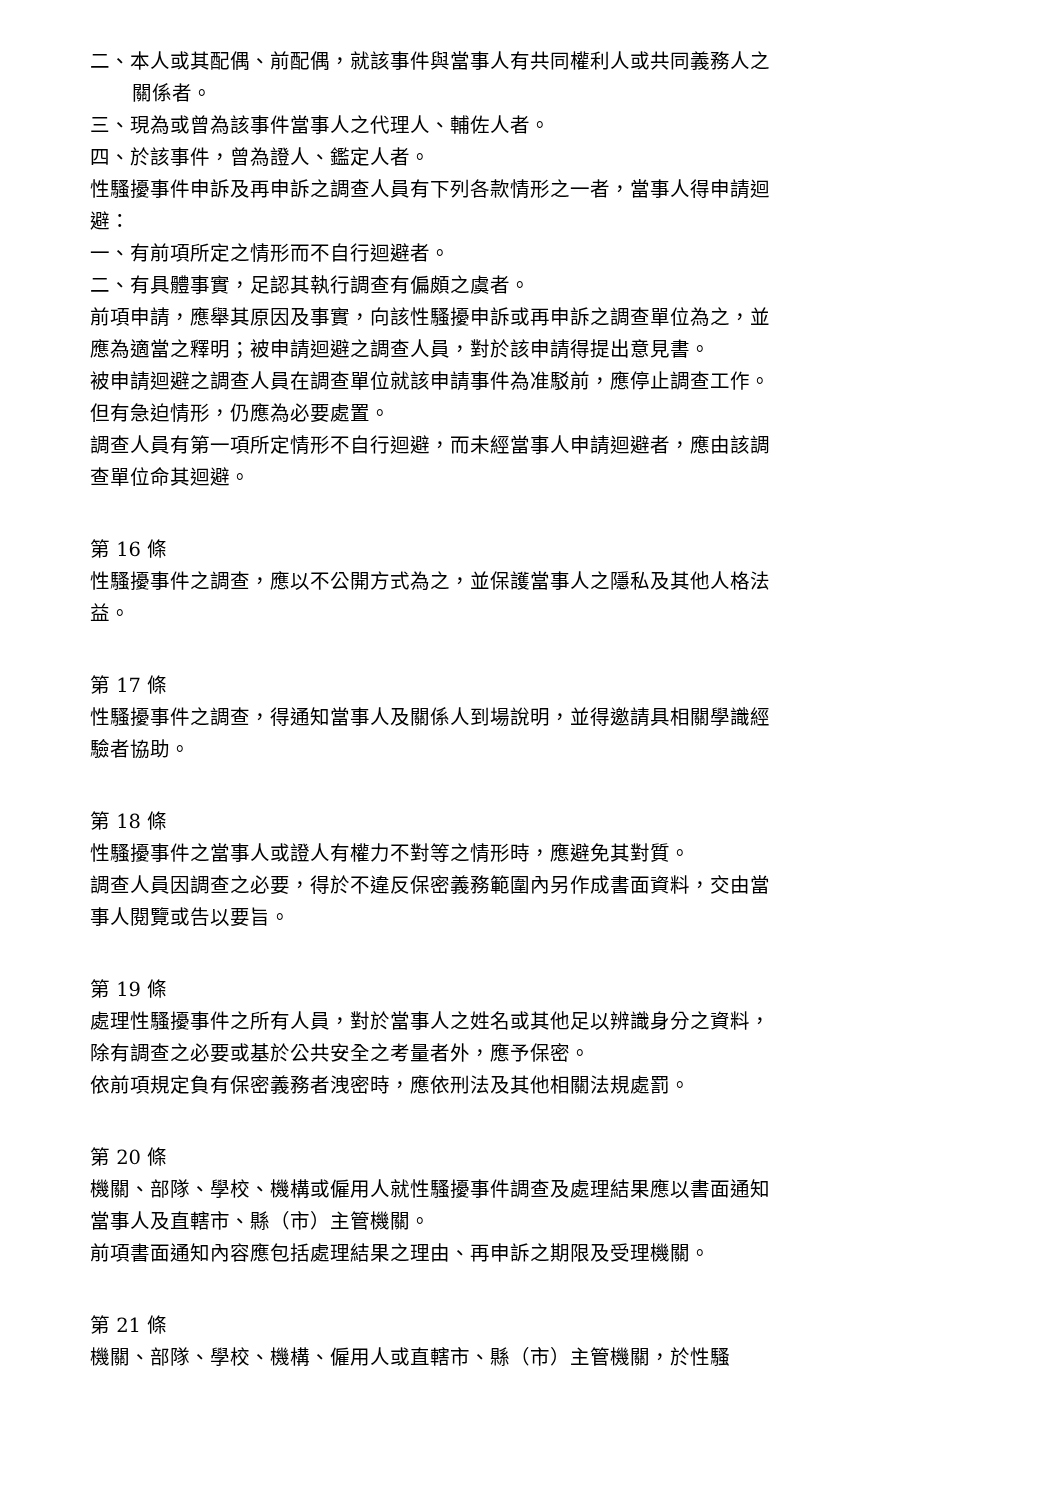二、本人或其配偶、前配偶，就該事件與當事人有共同權利人或共同義務人之關係者。
三、現為或曾為該事件當事人之代理人、輔佐人者。
四、於該事件，曾為證人、鑑定人者。
性騷擾事件申訴及再申訴之調查人員有下列各款情形之一者，當事人得申請迴避：
一、有前項所定之情形而不自行迴避者。
二、有具體事實，足認其執行調查有偏頗之虞者。
前項申請，應舉其原因及事實，向該性騷擾申訴或再申訴之調查單位為之，並應為適當之釋明；被申請迴避之調查人員，對於該申請得提出意見書。
被申請迴避之調查人員在調查單位就該申請事件為准駁前，應停止調查工作。但有急迫情形，仍應為必要處置。
調查人員有第一項所定情形不自行迴避，而未經當事人申請迴避者，應由該調查單位命其迴避。
第 16 條
性騷擾事件之調查，應以不公開方式為之，並保護當事人之隱私及其他人格法益。
第 17 條
性騷擾事件之調查，得通知當事人及關係人到場說明，並得邀請具相關學識經驗者協助。
第 18 條
性騷擾事件之當事人或證人有權力不對等之情形時，應避免其對質。
調查人員因調查之必要，得於不違反保密義務範圍內另作成書面資料，交由當事人閱覽或告以要旨。
第 19 條
處理性騷擾事件之所有人員，對於當事人之姓名或其他足以辨識身分之資料，除有調查之必要或基於公共安全之考量者外，應予保密。
依前項規定負有保密義務者洩密時，應依刑法及其他相關法規處罰。
第 20 條
機關、部隊、學校、機構或僱用人就性騷擾事件調查及處理結果應以書面通知當事人及直轄市、縣（市）主管機關。
前項書面通知內容應包括處理結果之理由、再申訴之期限及受理機關。
第 21 條
機關、部隊、學校、機構、僱用人或直轄市、縣（市）主管機關，於性騷